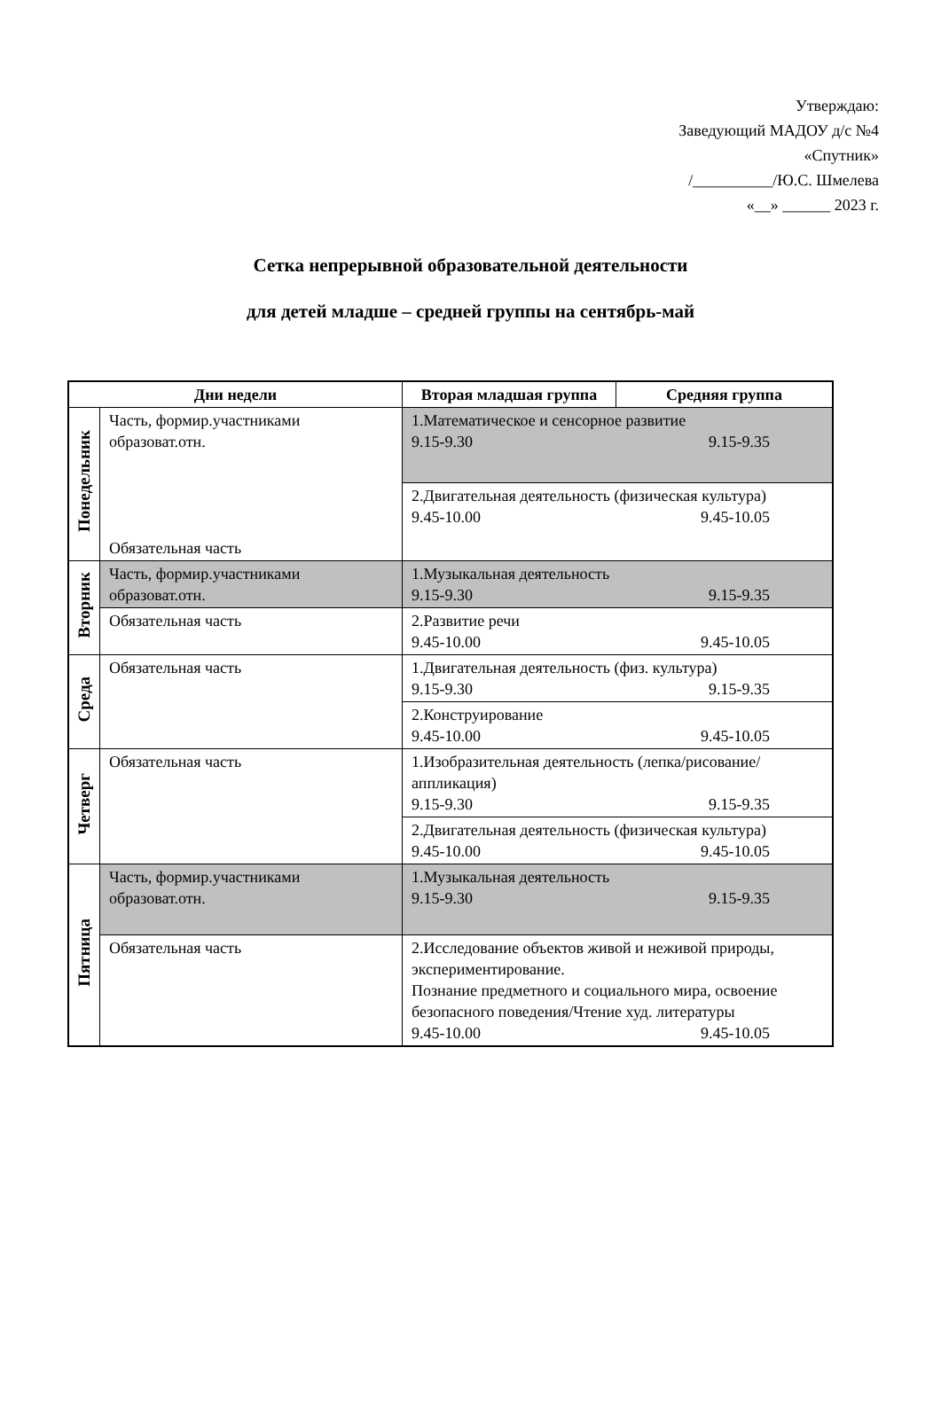Утверждаю:
Заведующий МАДОУ д/с №4
«Спутник»
/__________/Ю.С. Шмелева
«__» ______ 2023 г.
Сетка непрерывной образовательной деятельности
для детей младше – средней группы на сентябрь-май
| Дни недели | | Вторая младшая группа | Средняя группа |
| --- | --- | --- | --- |
| Понедельник | Часть, формир.участниками образоват.отн. Обязательная часть | 1.Математическое и сенсорное развитие 9.15-9.30 9.15-9.35 | |
| | | 2.Двигательная деятельность (физическая культура) 9.45-10.00 9.45-10.05 | |
| Вторник | Часть, формир.участниками образоват.отн. | 1.Музыкальная деятельность 9.15-9.30 9.15-9.35 | |
| | Обязательная часть | 2.Развитие речи 9.45-10.00 9.45-10.05 | |
| Среда | Обязательная часть | 1.Двигательная деятельность (физ. культура) 9.15-9.30 9.15-9.35 | |
| | | 2.Конструирование 9.45-10.00 9.45-10.05 | |
| Четверг | Обязательная часть | 1.Изобразительная деятельность (лепка/рисование/аппликация) 9.15-9.30 9.15-9.35 | |
| | | 2.Двигательная деятельность (физическая культура) 9.45-10.00 9.45-10.05 | |
| Пятница | Часть, формир.участниками образоват.отн. | 1.Музыкальная деятельность 9.15-9.30 9.15-9.35 | |
| | Обязательная часть | 2.Исследование объектов живой и неживой природы, экспериментирование. Познание предметного и социального мира, освоение безопасного поведения/Чтение худ. литературы 9.45-10.00 9.45-10.05 | |